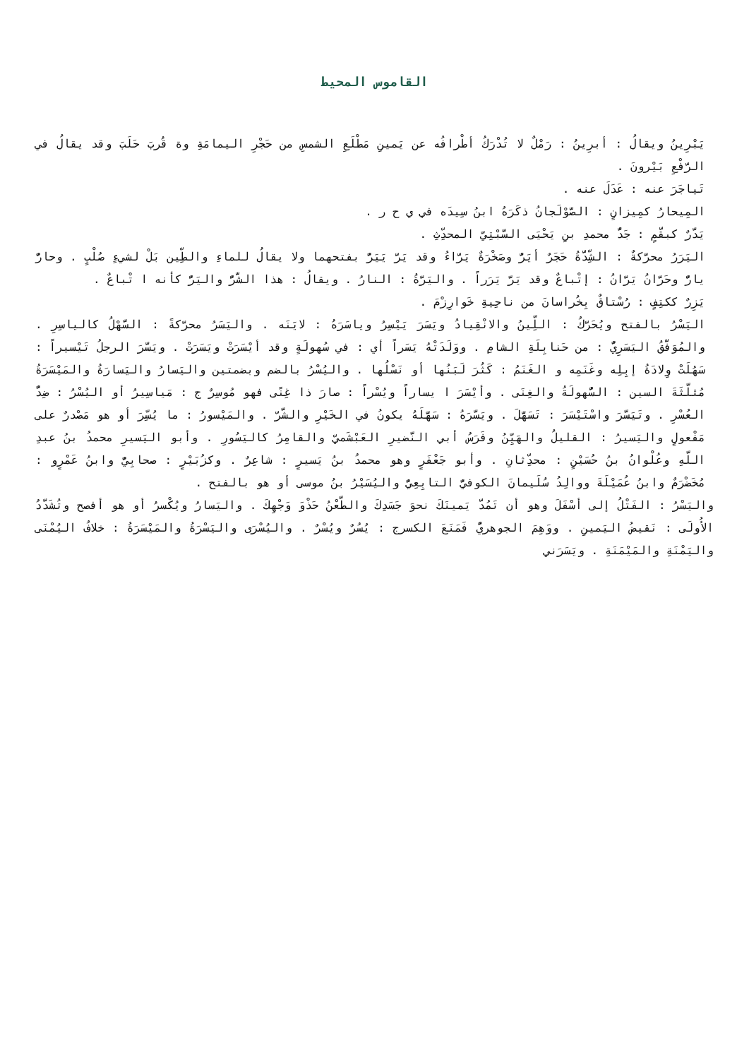القاموس المحيط
يَبْرِينُ ويقالُ : أبرِينُ : رَمْلٌ لا تُدْرَكُ أطْرافُه عن يَمينِ مَطْلَعِ الشمسِ من حَجْرِ اليمامَةِ وة قُربَ حَلَبَ وقد يقالُ في الرَّفْعِ بَيْرونَ .
تَياجَرَ عنه : عَدَلَ عنه .
المِيحارُ كمِيزانٍ : الصَّوْلَجانُ ذكَرَهُ ابنُ سِيدَه في ي ح ر .
يَدَّرٌ كبقَّمٍ : جَدُّ محمدِ بنِ يَحْيَى السَّبْتِيّ المحدِّثِ .
اليَرَرُ محرَّكةٌ : الشِّدَّةُ حَجَرٌ أيَرُّ وصَخْرَةٌ يَرَّاءُ وقد يَرَّ يَيَرُّ بفتحهما ولا يقالُ للماءِ والطِّين بَلْ لشيءٍ صُلْبٍ . وحارٌّ يارٌّ وحَرَّانُ يَرَّانُ : إتْباعٌ وقد يَرَّ يَرَراً . واليَرَّةُ : النارُ . ويقالُ : هذا الشَّرُّ واليَرُّ كأنه ا تْباعٌ .
يَزِرٌ ككتِفٍ : رُسْتاقٌ بِخُراسانَ من ناحِيةِ خَوارِزْمَ .
اليَسْرُ بالفتح ويُحَرَّكُ : اللِّينُ والانْقِيادُ ويَسَرَ يَيْسِرُ وياسَرَهُ : لايَنَه . واليَسَرُ محرَّكةً : السَّهْلُ كالياسِرِ . والمُوَفَّقُ اليَسَرِيُّ : من حَنابِلَةِ الشامِ . ووَلَدَتْهُ يَسَراً أي : في سُهولَةٍ وقد أيْسَرَتْ ويَسَرَتْ . ويَسَّرَ الرجلُ تَيْسيراً : سَهُلَتْ وِلادَةُ إبِلِه وغَنَمِه و الغَنَمُ : كَثُرَ لَبَنُها أو نَسْلُها . واليُسْرُ بالضم وبضمتين واليَسارُ واليَسارَةُ والمَيْسَرَةُ مُثلَّثَةَ السين : السُّهولَةُ والغِنَى . وأيْسَرَ ا يساراً ويُسْراً : صارَ ذا غِنًى فهو مُوسِرٌ ج : مَياسِيرُ أو اليُسْرُ : ضِدُّ العُسْرِ . وتَيَسَّرَ واسْتَيْسَرَ : تَسَهَّلَ . ويَسَّرَهُ : سَهَّلَهُ يكونُ في الخَيْرِ والشَّرّ . والمَيْسورُ : ما يُسِّرَ أو هو مَصْدرٌ على مَفْعولٍ واليَسيرُ : القليلُ والهَيِّنُ وفَرَسُ أبي النَّضيرِ العَبْشَميّ والقامِرُ كاليَسُورِ . وأبو اليَسيرِ محمدُ بنُ عبدِ اللَّهِ وعُلْوانُ بنُ حُسَيْنٍ : محدِّثانِ . وأبو جَعْفَرٍ وهو محمدُ بنُ يَسيرٍ : شاعِرٌ . وكزُبَيْرٍ : صحابِيٌّ وابنُ عَمْرٍو : مُخَضْرَمٌ وابنُ عُمَيْلَةَ ووالِدُ سُلَيمانَ الكوفيُّ التابِعِيُّ واليُسَيْرُ بنُ موسى أو هو بالفتح .
واليَسْرُ : الفَتْلُ إلى أسْفَلَ وهو أن تَمُدَّ يَمينَكَ نحوَ جَسَدِكَ والطَّعْنُ حَذْوَ وَجْهِكَ . واليَسارُ ويُكْسرُ أو هو أفصح وتُشَدَّدُ الأُولَى : نَقيضُ اليَمينِ . ووَهِمَ الجوهريُّ فَمَنَعَ الكسرج : يُسُرٌ ويُسْرٌ . واليُسْرَى واليَسْرَةُ والمَيْسَرَةُ : خلافُ اليُمْنَى واليَمْنَةِ والمَيْمَنَةِ . ويَسَرَني